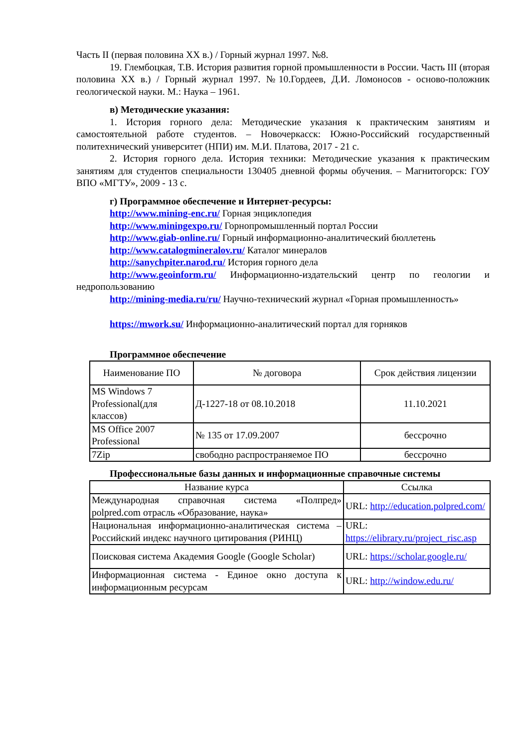Часть II (первая половина XX в.) / Горный журнал 1997. №8.
19. Глембоцкая, Т.В. История развития горной промышленности в России. Часть III (вторая половина XX в.) / Горный журнал 1997. №10.Гордеев, Д.И. Ломоносов - осново-положник геологической науки. М.: Наука – 1961.
в) Методические указания:
1. История горного дела: Методические указания к практическим занятиям и самостоятельной работе студентов. – Новочеркасск: Южно-Российский государственный политехнический университет (НПИ) им. М.И. Платова, 2017 - 21 с.
2. История горного дела. История техники: Методические указания к практическим занятиям для студентов специальности 130405 дневной формы обучения. – Магнитогорск: ГОУ ВПО «МГТУ», 2009 - 13 с.
г) Программное обеспечение и Интернет-ресурсы:
http://www.mining-enc.ru/ Горная энциклопедия
http://www.miningexpo.ru/ Горнопромышленный портал России
http://www.giab-online.ru/ Горный информационно-аналитический бюллетень
http://www.catalogmineralov.ru/ Каталог минералов
http://sanychpiter.narod.ru/ История горного дела
http://www.geoinform.ru/ Информационно-издательский центр по геологии и недропользованию
http://mining-media.ru/ru/ Научно-технический журнал «Горная промышленность»
https://mwork.su/ Информационно-аналитический портал для горняков
Программное обеспечение
| Наименование ПО | № договора | Срок действия лицензии |
| --- | --- | --- |
| MS Windows 7 Professional(для классов) | Д-1227-18 от 08.10.2018 | 11.10.2021 |
| MS Office 2007 Professional | № 135 от 17.09.2007 | бессрочно |
| 7Zip | свободно распространяемое ПО | бессрочно |
Профессиональные базы данных и информационные справочные системы
| Название курса | Ссылка |
| --- | --- |
| Международная справочная система «Полпред» polpred.com отрасль «Образование, наука» | URL: http://education.polpred.com/ |
| Национальная информационно-аналитическая система – Российский индекс научного цитирования (РИНЦ) | URL: https://elibrary.ru/project_risc.asp |
| Поисковая система Академия Google (Google Scholar) | URL: https://scholar.google.ru/ |
| Информационная система - Единое окно доступа к информационным ресурсам | URL: http://window.edu.ru/ |